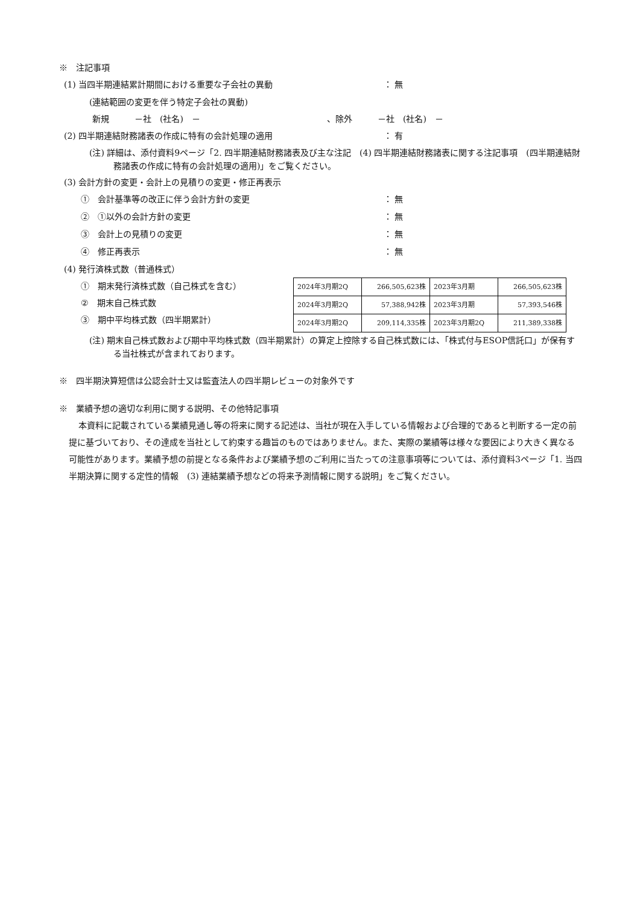※　注記事項
(1) 当四半期連結累計期間における重要な子会社の異動 ： 無
(連結範囲の変更を伴う特定子会社の異動)
新規　　　－社　(社名)　－　　　　　　　　　　　　　　　、除外　　　－社　(社名)　－
(2) 四半期連結財務諸表の作成に特有の会計処理の適用 ： 有
(注) 詳細は、添付資料9ページ「2. 四半期連結財務諸表及び主な注記　(4) 四半期連結財務諸表に関する注記事項　(四半期連結財務諸表の作成に特有の会計処理の適用)」をご覧ください。
(3) 会計方針の変更・会計上の見積りの変更・修正再表示
①　会計基準等の改正に伴う会計方針の変更 ： 無
②　①以外の会計方針の変更 ： 無
③　会計上の見積りの変更 ： 無
④　修正再表示 ： 無
(4) 発行済株式数（普通株式）
①　期末発行済株式数（自己株式を含む）
②　期末自己株式数
③　期中平均株式数（四半期累計）
| 2024年3月期2Q | 266,505,623株 | 2023年3月期 | 266,505,623株 |
| 2024年3月期2Q | 57,388,942株 | 2023年3月期 | 57,393,546株 |
| 2024年3月期2Q | 209,114,335株 | 2023年3月期2Q | 211,389,338株 |
(注) 期末自己株式数および期中平均株式数（四半期累計）の算定上控除する自己株式数には、「株式付与ESOP信託口」が保有する当社株式が含まれております。
※　四半期決算短信は公認会計士又は監査法人の四半期レビューの対象外です
※　業績予想の適切な利用に関する説明、その他特記事項
本資料に記載されている業績見通し等の将来に関する記述は、当社が現在入手している情報および合理的であると判断する一定の前提に基づいており、その達成を当社として約束する趣旨のものではありません。また、実際の業績等は様々な要因により大きく異なる可能性があります。業績予想の前提となる条件および業績予想のご利用に当たっての注意事項等については、添付資料3ページ「1. 当四半期決算に関する定性的情報　(3) 連結業績予想などの将来予測情報に関する説明」をご覧ください。